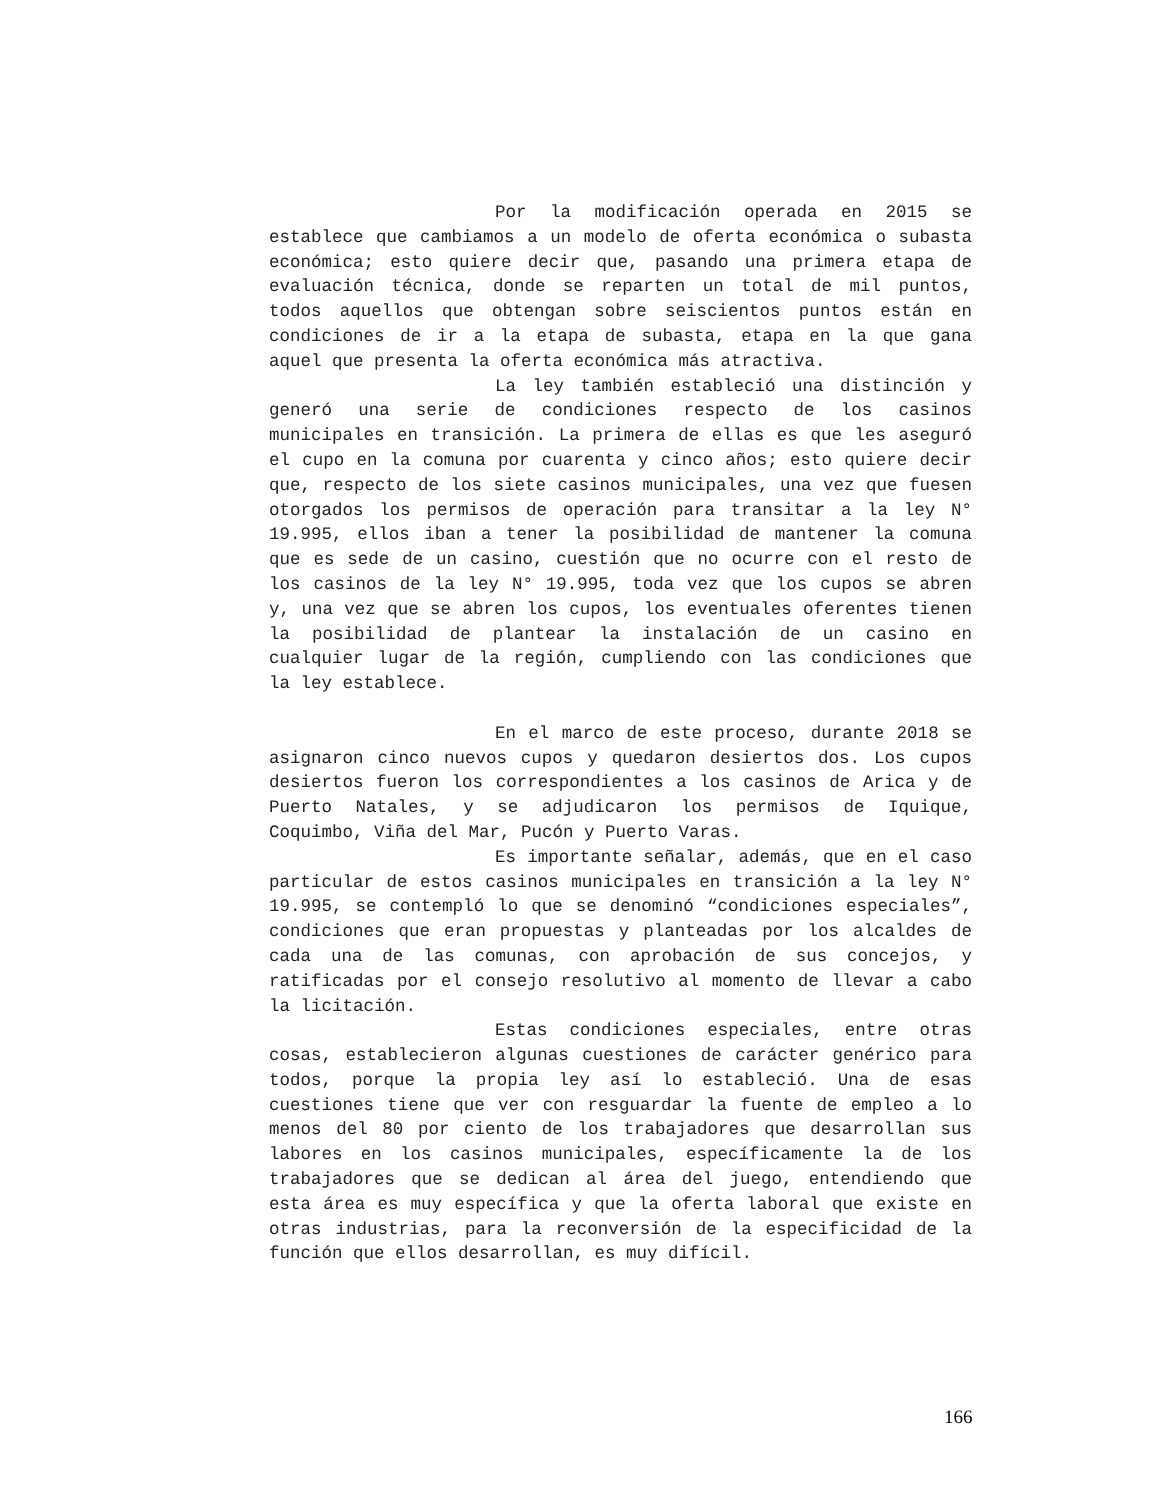Por la modificación operada en 2015 se establece que cambiamos a un modelo de oferta económica o subasta económica; esto quiere decir que, pasando una primera etapa de evaluación técnica, donde se reparten un total de mil puntos, todos aquellos que obtengan sobre seiscientos puntos están en condiciones de ir a la etapa de subasta, etapa en la que gana aquel que presenta la oferta económica más atractiva.
La ley también estableció una distinción y generó una serie de condiciones respecto de los casinos municipales en transición. La primera de ellas es que les aseguró el cupo en la comuna por cuarenta y cinco años; esto quiere decir que, respecto de los siete casinos municipales, una vez que fuesen otorgados los permisos de operación para transitar a la ley N° 19.995, ellos iban a tener la posibilidad de mantener la comuna que es sede de un casino, cuestión que no ocurre con el resto de los casinos de la ley N° 19.995, toda vez que los cupos se abren y, una vez que se abren los cupos, los eventuales oferentes tienen la posibilidad de plantear la instalación de un casino en cualquier lugar de la región, cumpliendo con las condiciones que la ley establece.
En el marco de este proceso, durante 2018 se asignaron cinco nuevos cupos y quedaron desiertos dos. Los cupos desiertos fueron los correspondientes a los casinos de Arica y de Puerto Natales, y se adjudicaron los permisos de Iquique, Coquimbo, Viña del Mar, Pucón y Puerto Varas.
Es importante señalar, además, que en el caso particular de estos casinos municipales en transición a la ley N° 19.995, se contempló lo que se denominó “condiciones especiales”, condiciones que eran propuestas y planteadas por los alcaldes de cada una de las comunas, con aprobación de sus concejos, y ratificadas por el consejo resolutivo al momento de llevar a cabo la licitación.
Estas condiciones especiales, entre otras cosas, establecieron algunas cuestiones de carácter genérico para todos, porque la propia ley así lo estableció. Una de esas cuestiones tiene que ver con resguardar la fuente de empleo a lo menos del 80 por ciento de los trabajadores que desarrollan sus labores en los casinos municipales, específicamente la de los trabajadores que se dedican al área del juego, entendiendo que esta área es muy específica y que la oferta laboral que existe en otras industrias, para la reconversión de la especificidad de la función que ellos desarrollan, es muy difícil.
166